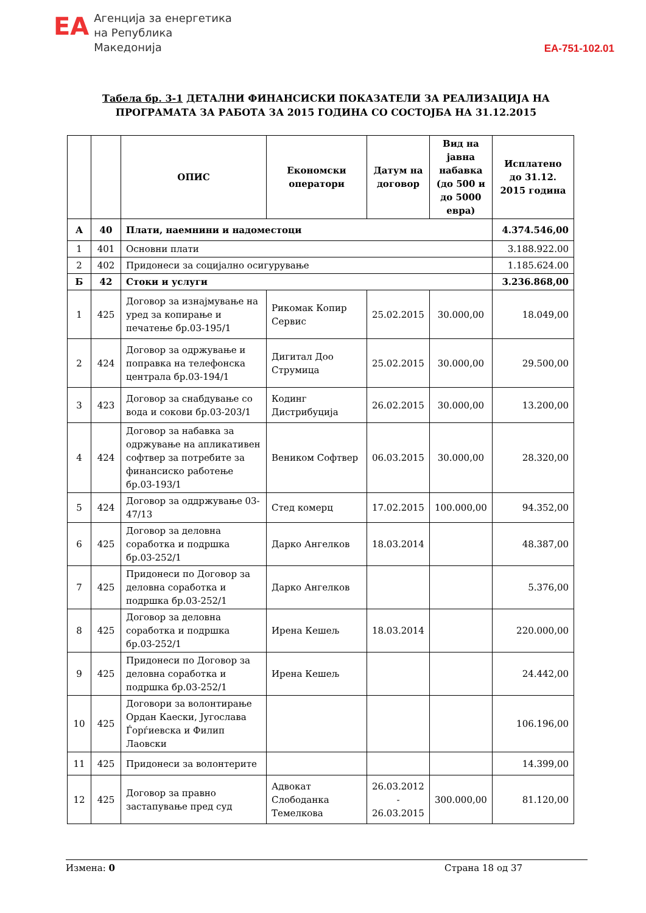EA Агенција за енергетика
на Република Македонија
EA-751-102.01
Табела бр. 3-1 ДЕТАЛНИ ФИНАНСИСКИ ПОКАЗАТЕЛИ ЗА РЕАЛИЗАЦИЈА НА ПРОГРАМАТА ЗА РАБОТА ЗА 2015 ГОДИНА СО СОСТОЈБА НА 31.12.2015
| | | ОПИС | Економски оператори | Датум на договор | Вид на јавна набавка (до 500 и до 5000 евра) | Исплатено до 31.12. 2015 година |
| --- | --- | --- | --- | --- | --- | --- |
| А | 40 | Плати, наемнини и надоместоци | | | | 4.374.546,00 |
| 1 | 401 | Основни плати | | | | 3.188.922.00 |
| 2 | 402 | Придонеси за социјално осигурување | | | | 1.185.624.00 |
| Б | 42 | Стоки и услуги | | | | 3.236.868,00 |
| 1 | 425 | Договор за изнајмување на уред за копирање и печатење бр.03-195/1 | Рикомак Копир Сервис | 25.02.2015 | 30.000,00 | 18.049,00 |
| 2 | 424 | Договор за одржување и поправка на телефонска централа бр.03-194/1 | Дигитал Доо Струмица | 25.02.2015 | 30.000,00 | 29.500,00 |
| 3 | 423 | Договор за снабдување со вода и сокови бр.03-203/1 | Кодинг Дистрибуција | 26.02.2015 | 30.000,00 | 13.200,00 |
| 4 | 424 | Договор за набавка за одржување на апликативен софтвер за потребите за финансиско работење бр.03-193/1 | Веником Софтвер | 06.03.2015 | 30.000,00 | 28.320,00 |
| 5 | 424 | Договор за оддржување 03-47/13 | Стед комерц | 17.02.2015 | 100.000,00 | 94.352,00 |
| 6 | 425 | Договор за деловна соработка и подршка бр.03-252/1 | Дарко Ангелков | 18.03.2014 | | 48.387,00 |
| 7 | 425 | Придонеси по Договор за деловна соработка и подршка бр.03-252/1 | Дарко Ангелков | | | 5.376,00 |
| 8 | 425 | Договор за деловна соработка и подршка бр.03-252/1 | Ирена Кешељ | 18.03.2014 | | 220.000,00 |
| 9 | 425 | Придонеси по Договор за деловна соработка и подршка бр.03-252/1 | Ирена Кешељ | | | 24.442,00 |
| 10 | 425 | Договори за волонтирање Ордан Каески, Југослава Ѓорѓиевска и Филип Лаовски | | | | 106.196,00 |
| 11 | 425 | Придонеси за волонтерите | | | | 14.399,00 |
| 12 | 425 | Договор за правно застапување пред суд | Адвокат Слободанка Темелкова | 26.03.2012 - 26.03.2015 | 300.000,00 | 81.120,00 |
Измена: 0 Страна 18 од 37